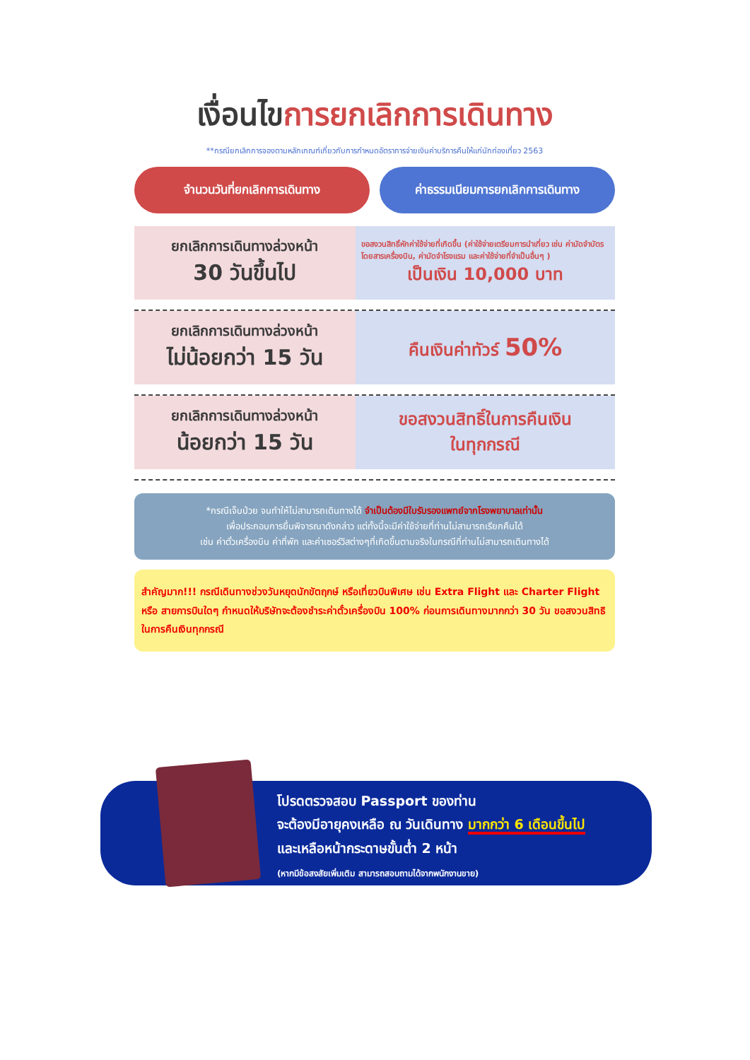เงื่อนไขการยกเลิกการเดินทาง
**กรณียกเลิกการจองตามหลักเกณฑ์เกี่ยวกับการกำหนดอัตราการจ่ายเงินค่าบริการคืนให้แก่นักท่องเที่ยว 2563
จำนวนวันที่ยกเลิกการเดินทาง ค่าธรรมเนียมการยกเลิกการเดินทาง
| ยกเลิกการเดินทางล่วงหน้า 30 วันขึ้นไป | ขอสงวนสิทธิ์หักค่าใช้จ่ายที่เกิดขึ้น (ค่าใช้จ่ายเตรียมการนำเที่ยว เช่น ค่ามัดจำบัตรโดยสารเครื่องบิน, ค่ามัดจำโรงแรม และค่าใช้จ่ายที่จำเป็นอื่นๆ ) เป็นเงิน 10,000 บาท |
| ยกเลิกการเดินทางล่วงหน้า ไม่น้อยกว่า 15 วัน | คืนเงินค่าทัวร์ 50% |
| ยกเลิกการเดินทางล่วงหน้า น้อยกว่า 15 วัน | ขอสงวนสิทธิ์ในการคืนเงิน ในทุกกรณี |
*กรณีเจ็บป่วย จนทำให้ไม่สามารถเดินทางได้ จำเป็นต้องมีใบรับรองแพทย์จากโรงพยาบาลเท่านั้น
เพื่อประกอบการยื่นพิจารณาดังกล่าว แต่ทั้งนี้จะมีค่าใช้จ่ายที่ท่านไม่สามารถเรียกคืนได้
เช่น ค่าตั๋วเครื่องบิน ค่าที่พัก และค่าเซอร์วิสต่างๆที่เกิดขึ้นตามจริงในกรณีที่ท่านไม่สามารถเดินทางได้
สำคัญมาก!!! กรณีเดินทางช่วงวันหยุดนักขัตฤกษ์ หรือเที่ยวบินพิเศษ เช่น Extra Flight และ Charter Flight หรือ สายการบินใดๆ กำหนดให้บริษัทจะต้องชำระค่าตั๋วเครื่องบิน 100% ก่อนการเดินทางมากกว่า 30 วัน ขอสงวนสิทธิในการคืนเงินทุกกรณี
โปรดตรวจสอบ Passport ของท่าน
จะต้องมีอายุคงเหลือ ณ วันเดินทาง มากกว่า 6 เดือนขึ้นไป
และเหลือหน้ากระดาษขั้นต่ำ 2 หน้า
(หากมีข้อสงสัยเพิ่มเติม สามารถสอบถามได้จากพนักงานขาย)